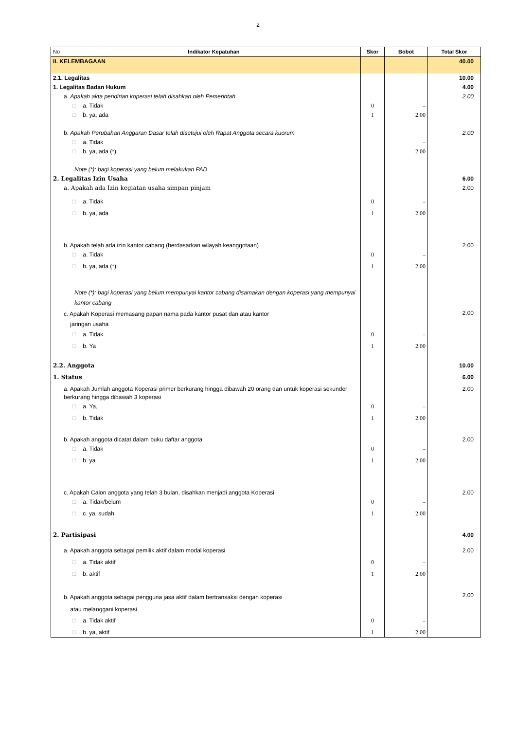2
| No Indikator Kepatuhan | Skor | Bobot | Total Skor |
| --- | --- | --- | --- |
| II. KELEMBAGAAN | | | 40.00 |
| 2.1. Legalitas | | | 10.00 |
| 1. Legalitas Badan Hukum | | | 4.00 |
| a. Apakah akta pendirian koperasi telah disahkan oleh Pemerintah | | | 2.00 |
| □ a. Tidak | 0 | – | |
| □ b. ya, ada | 1 | 2.00 | |
| b. Apakah Perubahan Anggaran Dasar telah disetujui oleh Rapat Anggota secara kuorum | | | 2.00 |
| □ a. Tidak | | – | |
| □ b. ya, ada (*) | | 2.00 | |
| Note (*): bagi koperasi yang belum melakukan PAD | | | |
| 2. Legalitas Izin Usaha | | | 6.00 |
| a. Apakah ada Izin kegiatan usaha simpan pinjam | | | 2.00 |
| □ a. Tidak | 0 | – | |
| □ b. ya, ada | 1 | 2.00 | |
| b. Apakah telah ada izin kantor cabang (berdasarkan wilayah keanggotaan) | | | 2.00 |
| □ a. Tidak | 0 | – | |
| □ b. ya, ada (*) | 1 | 2.00 | |
| Note (*): bagi koperasi yang belum mempunyai kantor cabang disamakan dengan koperasi yang mempunyai kantor cabang | | | |
| c. Apakah Koperasi memasang papan nama pada kantor pusat dan atau kantor jaringan usaha | | | 2.00 |
| □ a. Tidak | 0 | – | |
| □ b. Ya | 1 | 2.00 | |
| 2.2. Anggota | | | 10.00 |
| 1. Status | | | 6.00 |
| a. Apakah Jumlah anggota Koperasi primer berkurang hingga dibawah 20 orang dan untuk koperasi sekunder berkurang hingga dibawah 3 koperasi | | | 2.00 |
| □ a. Ya, | 0 | – | |
| □ b. Tidak | 1 | 2.00 | |
| b. Apakah anggota dicatat dalam buku daftar anggota | | | 2.00 |
| □ a. Tidak | 0 | – | |
| □ b. ya | 1 | 2.00 | |
| c. Apakah Calon anggota yang telah 3 bulan, disahkan menjadi anggota Koperasi | | | 2.00 |
| □ a. Tidak/belum | 0 | – | |
| □ c. ya, sudah | 1 | 2.00 | |
| 2. Partisipasi | | | 4.00 |
| a. Apakah anggota sebagai pemilik aktif dalam modal koperasi | | | 2.00 |
| □ a. Tidak aktif | 0 | – | |
| □ b. aktif | 1 | 2.00 | |
| b. Apakah anggota sebagai pengguna jasa aktif dalam bertransaksi dengan koperasi atau melanggani koperasi | | | 2.00 |
| □ a. Tidak aktif | 0 | – | |
| □ b. ya, aktif | 1 | 2.00 | |